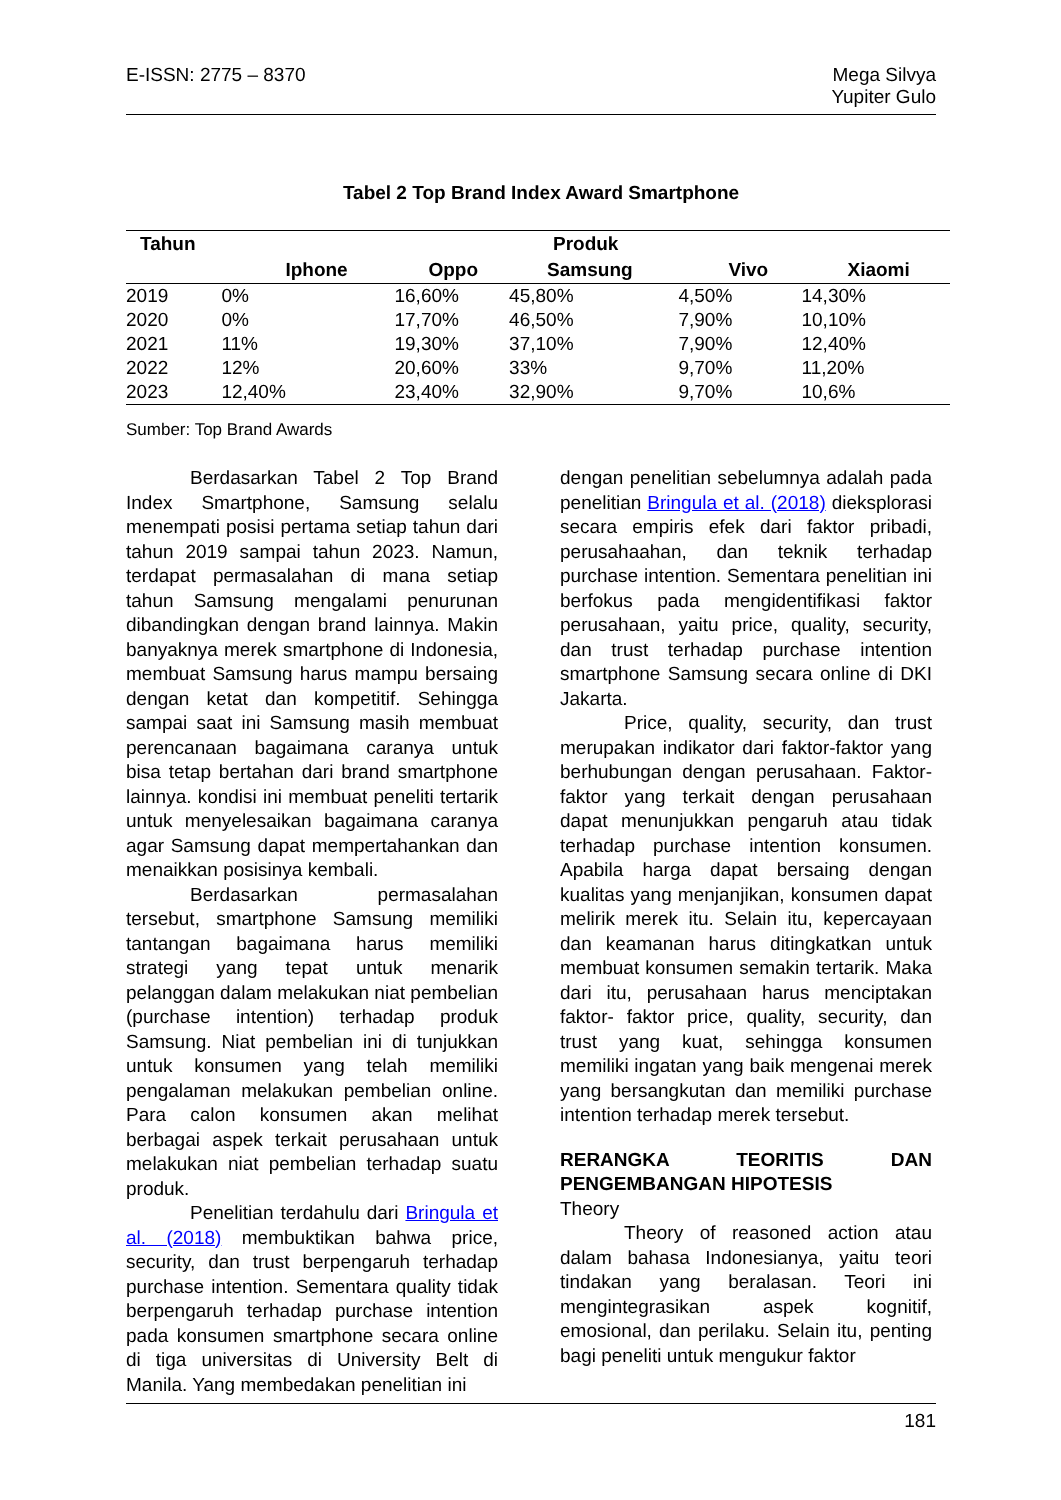E-ISSN: 2775 – 8370 Mega Silvya
Yupiter Gulo
Tabel 2 Top Brand Index Award Smartphone
| Tahun | Produk | | | | |
| --- | --- | --- | --- | --- | --- |
| | Iphone | Oppo | Samsung | Vivo | Xiaomi |
| 2019 | 0% | 16,60% | 45,80% | 4,50% | 14,30% |
| 2020 | 0% | 17,70% | 46,50% | 7,90% | 10,10% |
| 2021 | 11% | 19,30% | 37,10% | 7,90% | 12,40% |
| 2022 | 12% | 20,60% | 33% | 9,70% | 11,20% |
| 2023 | 12,40% | 23,40% | 32,90% | 9,70% | 10,6% |
Sumber: Top Brand Awards
Berdasarkan Tabel 2 Top Brand Index Smartphone, Samsung selalu menempati posisi pertama setiap tahun dari tahun 2019 sampai tahun 2023. Namun, terdapat permasalahan di mana setiap tahun Samsung mengalami penurunan dibandingkan dengan brand lainnya. Makin banyaknya merek smartphone di Indonesia, membuat Samsung harus mampu bersaing dengan ketat dan kompetitif. Sehingga sampai saat ini Samsung masih membuat perencanaan bagaimana caranya untuk bisa tetap bertahan dari brand smartphone lainnya. kondisi ini membuat peneliti tertarik untuk menyelesaikan bagaimana caranya agar Samsung dapat mempertahankan dan menaikkan posisinya kembali.
Berdasarkan permasalahan tersebut, smartphone Samsung memiliki tantangan bagaimana harus memiliki strategi yang tepat untuk menarik pelanggan dalam melakukan niat pembelian (purchase intention) terhadap produk Samsung. Niat pembelian ini di tunjukkan untuk konsumen yang telah memiliki pengalaman melakukan pembelian online. Para calon konsumen akan melihat berbagai aspek terkait perusahaan untuk melakukan niat pembelian terhadap suatu produk.
Penelitian terdahulu dari Bringula et al. (2018) membuktikan bahwa price, security, dan trust berpengaruh terhadap purchase intention. Sementara quality tidak berpengaruh terhadap purchase intention pada konsumen smartphone secara online di tiga universitas di University Belt di Manila. Yang membedakan penelitian ini
dengan penelitian sebelumnya adalah pada penelitian Bringula et al. (2018) dieksplorasi secara empiris efek dari faktor pribadi, perusahaahan, dan teknik terhadap purchase intention. Sementara penelitian ini berfokus pada mengidentifikasi faktor perusahaan, yaitu price, quality, security, dan trust terhadap purchase intention smartphone Samsung secara online di DKI Jakarta.
Price, quality, security, dan trust merupakan indikator dari faktor-faktor yang berhubungan dengan perusahaan. Faktor-faktor yang terkait dengan perusahaan dapat menunjukkan pengaruh atau tidak terhadap purchase intention konsumen. Apabila harga dapat bersaing dengan kualitas yang menjanjikan, konsumen dapat melirik merek itu. Selain itu, kepercayaan dan keamanan harus ditingkatkan untuk membuat konsumen semakin tertarik. Maka dari itu, perusahaan harus menciptakan faktor- faktor price, quality, security, dan trust yang kuat, sehingga konsumen memiliki ingatan yang baik mengenai merek yang bersangkutan dan memiliki purchase intention terhadap merek tersebut.
RERANGKA TEORITIS DAN PENGEMBANGAN HIPOTESIS
Theory
Theory of reasoned action atau dalam bahasa Indonesianya, yaitu teori tindakan yang beralasan. Teori ini mengintegrasikan aspek kognitif, emosional, dan perilaku. Selain itu, penting bagi peneliti untuk mengukur faktor
181